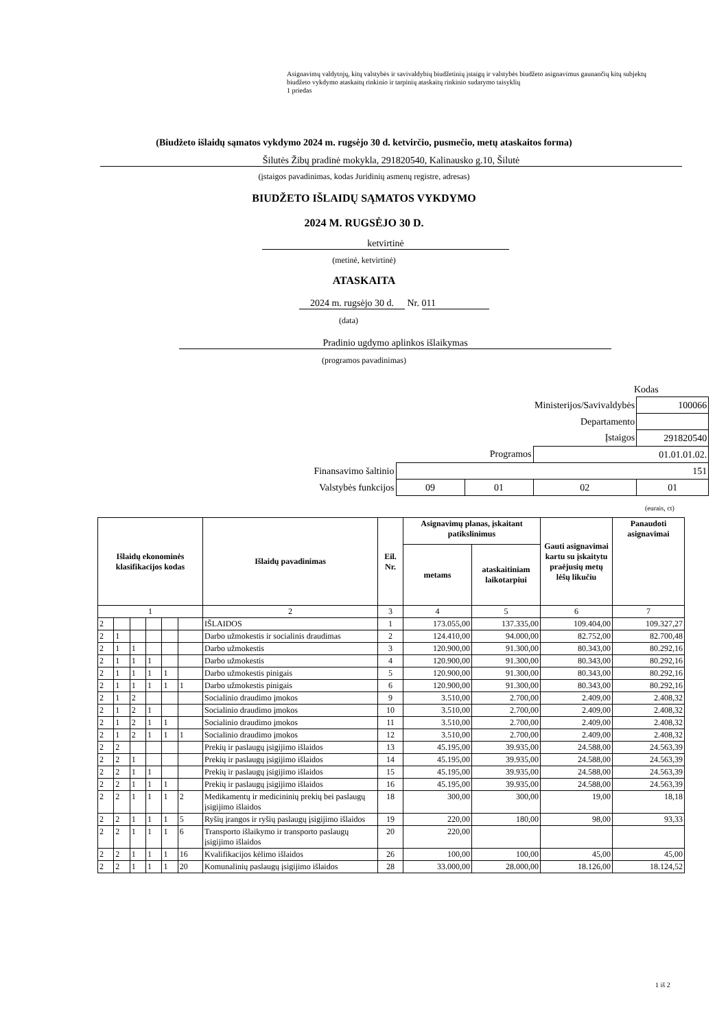Asignavimų valdytojų, kitų valstybės ir savivaldybių biudžetinių įstaigų ir valstybės biudžeto asignavimus gaunančių kitų subjektų biudžeto vykdymo ataskaitų rinkinio ir tarpinių ataskaitų rinkinio sudarymo taisyklių
1 priedas
(Biudžeto išlaidų sąmatos vykdymo 2024 m. rugsėjo 30 d. ketvirčio, pusmečio, metų ataskaitos forma)
Šilutės Žibų pradinė mokykla, 291820540, Kalinausko g.10, Šilutė
(įstaigos pavadinimas, kodas Juridinių asmenų registre, adresas)
BIUDŽETO IŠLAIDŲ SĄMATOS VYKDYMO
2024 M. RUGSĖJO 30 D.
ketvirtinė
(metinė, ketvirtinė)
ATASKAITA
2024 m. rugsėjo 30 d. Nr. 011
(data)
Pradinio ugdymo aplinkos išlaikymas
(programos pavadinimas)
Kodas
| | | | Ministerijos/Savivaldybės | 100066 |
| | | | Departamento | |
| | | | Įstaigos | 291820540 |
| | | Programos | 01.01.01.02. | |
| Finansavimo šaltinio | 151 | | | |
| Valstybės funkcijos | 09 | 01 | 02 | 01 |
(eurais, ct)
| Išlaidų ekonominės klasifikacijos kodas | | | | | | Išlaidų pavadinimas | Eil. Nr. | Asignavimų planas, įskaitant patikslinimus | | Gauti asignavimai kartu su įskaitytu praėjusių metų lėšų likučiu | Panaudoti asignavimai |
| --- | --- | --- | --- | --- | --- | --- | --- | --- | --- | --- | --- |
| | | | | | | | | metams | ataskaitiniam laikotarpiui | | |
| 1 | | | | | | 2 | 3 | 4 | 5 | 6 | 7 |
| 2 | | | | | | IŠLAIDOS | 1 | 173.055,00 | 137.335,00 | 109.404,00 | 109.327,27 |
| 2 | 1 | | | | | Darbo užmokestis ir socialinis draudimas | 2 | 124.410,00 | 94.000,00 | 82.752,00 | 82.700,48 |
| 2 | 1 | 1 | | | | Darbo užmokestis | 3 | 120.900,00 | 91.300,00 | 80.343,00 | 80.292,16 |
| 2 | 1 | 1 | 1 | | | Darbo užmokestis | 4 | 120.900,00 | 91.300,00 | 80.343,00 | 80.292,16 |
| 2 | 1 | 1 | 1 | 1 | | Darbo užmokestis pinigais | 5 | 120.900,00 | 91.300,00 | 80.343,00 | 80.292,16 |
| 2 | 1 | 1 | 1 | 1 | 1 | Darbo užmokestis pinigais | 6 | 120.900,00 | 91.300,00 | 80.343,00 | 80.292,16 |
| 2 | 1 | 2 | | | | Socialinio draudimo įmokos | 9 | 3.510,00 | 2.700,00 | 2.409,00 | 2.408,32 |
| 2 | 1 | 2 | 1 | | | Socialinio draudimo įmokos | 10 | 3.510,00 | 2.700,00 | 2.409,00 | 2.408,32 |
| 2 | 1 | 2 | 1 | 1 | | Socialinio draudimo įmokos | 11 | 3.510,00 | 2.700,00 | 2.409,00 | 2.408,32 |
| 2 | 1 | 2 | 1 | 1 | 1 | Socialinio draudimo įmokos | 12 | 3.510,00 | 2.700,00 | 2.409,00 | 2.408,32 |
| 2 | 2 | | | | | Prekių ir paslaugų įsigijimo išlaidos | 13 | 45.195,00 | 39.935,00 | 24.588,00 | 24.563,39 |
| 2 | 2 | 1 | | | | Prekių ir paslaugų įsigijimo išlaidos | 14 | 45.195,00 | 39.935,00 | 24.588,00 | 24.563,39 |
| 2 | 2 | 1 | 1 | | | Prekių ir paslaugų įsigijimo išlaidos | 15 | 45.195,00 | 39.935,00 | 24.588,00 | 24.563,39 |
| 2 | 2 | 1 | 1 | 1 | | Prekių ir paslaugų įsigijimo išlaidos | 16 | 45.195,00 | 39.935,00 | 24.588,00 | 24.563,39 |
| 2 | 2 | 1 | 1 | 1 | 2 | Medikamentų ir medicininių prekių bei paslaugų įsigijimo išlaidos | 18 | 300,00 | 300,00 | 19,00 | 18,18 |
| 2 | 2 | 1 | 1 | 1 | 5 | Ryšių įrangos ir ryšių paslaugų įsigijimo išlaidos | 19 | 220,00 | 180,00 | 98,00 | 93,33 |
| 2 | 2 | 1 | 1 | 1 | 6 | Transporto išlaikymo ir transporto paslaugų įsigijimo išlaidos | 20 | 220,00 | | | |
| 2 | 2 | 1 | 1 | 1 | 16 | Kvalifikacijos kėlimo išlaidos | 26 | 100,00 | 100,00 | 45,00 | 45,00 |
| 2 | 2 | 1 | 1 | 1 | 20 | Komunalinių paslaugų įsigijimo išlaidos | 28 | 33.000,00 | 28.000,00 | 18.126,00 | 18.124,52 |
1 iš 2